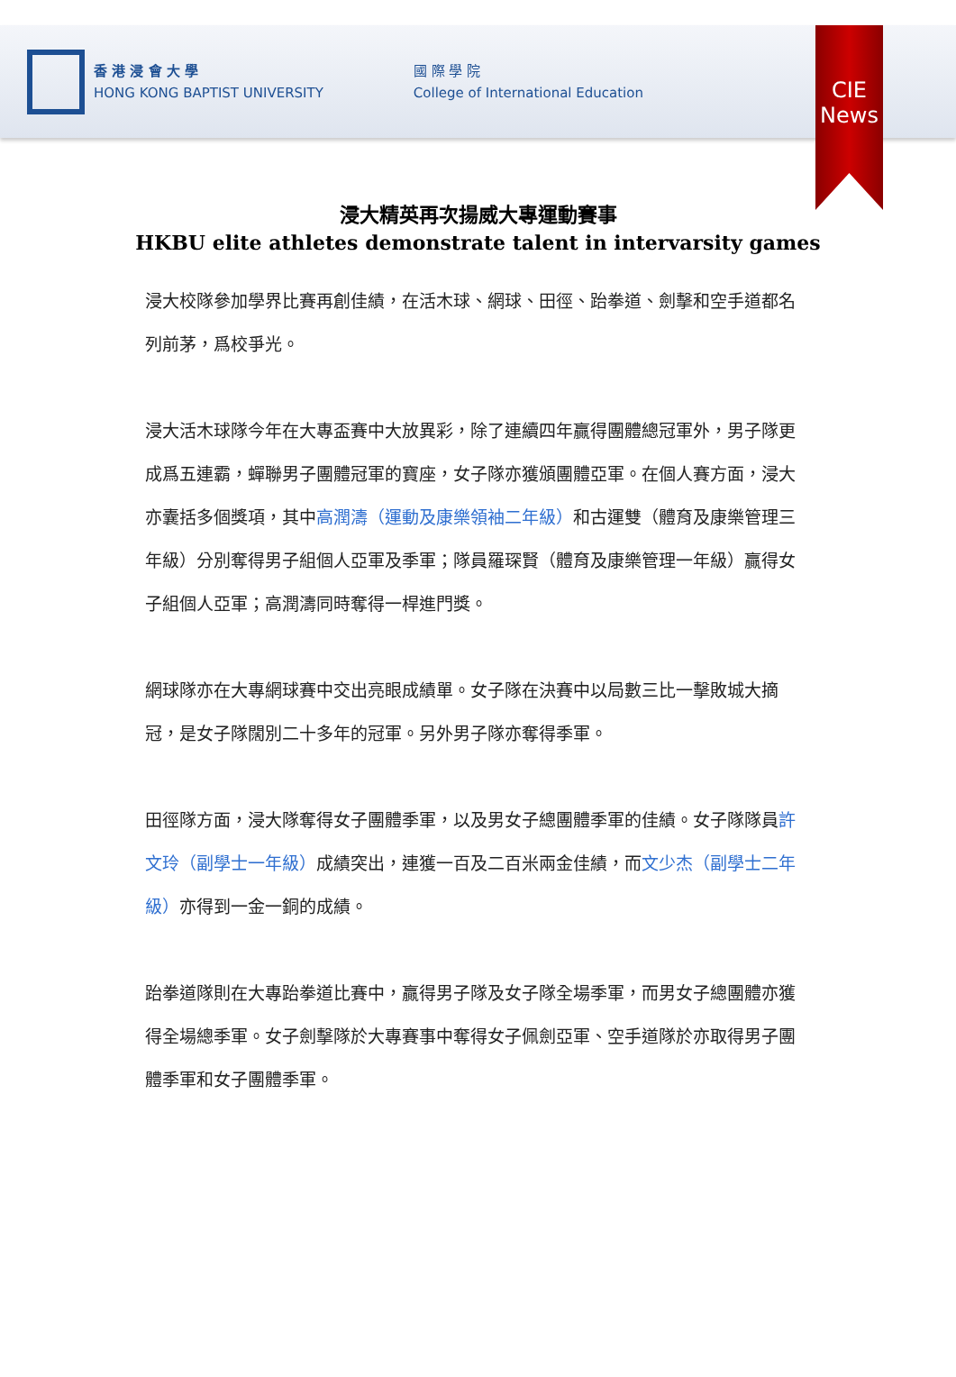香 港 浸 會 大 學
HONG KONG BAPTIST UNIVERSITY
國 際 學 院
College of International Education
CIE
News
浸大精英再次揚威大專運動賽事
HKBU elite athletes demonstrate talent in intervarsity games
浸大校隊參加學界比賽再創佳績，在活木球、網球、田徑、跆拳道、劍擊和空手道都名列前茅，爲校爭光。
浸大活木球隊今年在大專盃賽中大放異彩，除了連續四年贏得團體總冠軍外，男子隊更成爲五連霸，蟬聯男子團體冠軍的寶座，女子隊亦獲頒團體亞軍。在個人賽方面，浸大亦囊括多個獎項，其中高潤濤（運動及康樂領袖二年級）和古運雙（體育及康樂管理三年級）分別奪得男子組個人亞軍及季軍；隊員羅琛賢（體育及康樂管理一年級）贏得女子組個人亞軍；高潤濤同時奪得一桿進門獎。
網球隊亦在大專網球賽中交出亮眼成績單。女子隊在決賽中以局數三比一擊敗城大摘冠，是女子隊闊別二十多年的冠軍。另外男子隊亦奪得季軍。
田徑隊方面，浸大隊奪得女子團體季軍，以及男女子總團體季軍的佳績。女子隊隊員許文玲（副學士一年級）成績突出，連獲一百及二百米兩金佳績，而文少杰（副學士二年級）亦得到一金一銅的成績。
跆拳道隊則在大專跆拳道比賽中，贏得男子隊及女子隊全場季軍，而男女子總團體亦獲得全場總季軍。女子劍擊隊於大專賽事中奪得女子佩劍亞軍、空手道隊於亦取得男子團體季軍和女子團體季軍。